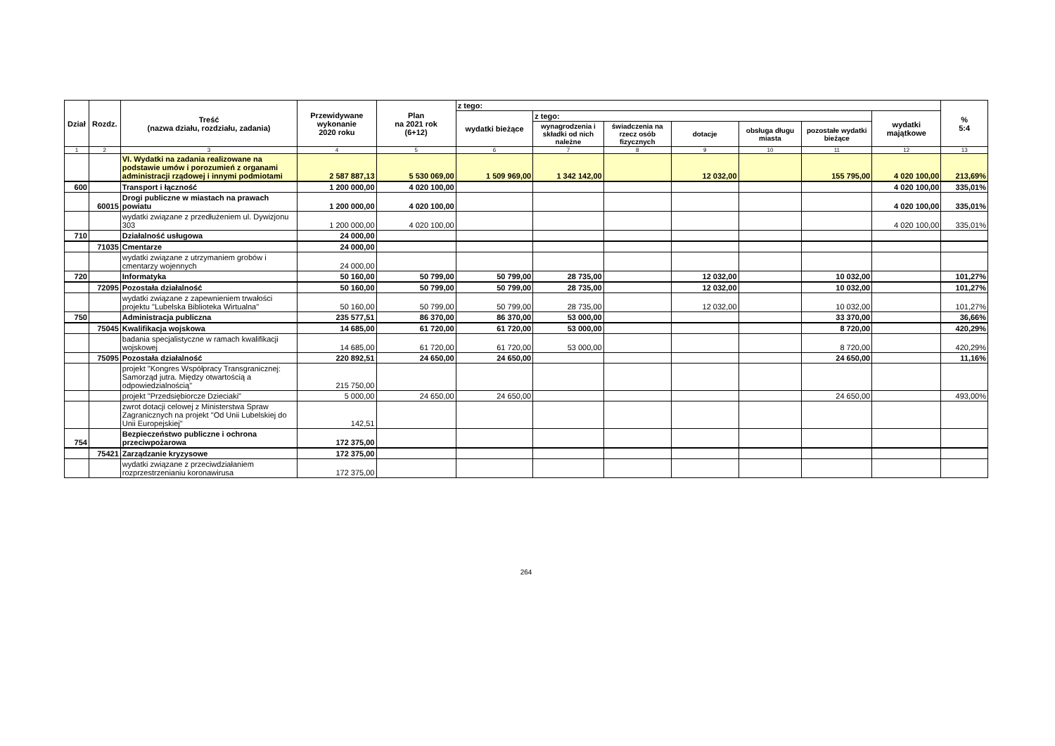| Dział | Rozdz. | Treść (nazwa działu, rozdziału, zadania) | Przewidywane wykonanie 2020 roku | Plan na 2021 rok (6+12) | z tego: | | | | | | | % 5:4 |
| --- | --- | --- | --- | --- | --- | --- | --- | --- | --- | --- | --- | --- |
| | | | | | wydatki bieżące | z tego: | | | | | wydatki majątkowe | |
| | | | | | | wynagrodzenia i składki od nich należne | świadczenia na rzecz osób fizycznych | dotacje | obsługa długu miasta | pozostałe wydatki bieżące | | |
| 1 | 2 | 3 | 4 | 5 | 6 | 7 | 8 | 9 | 10 | 11 | 12 | 13 |
| | | VI. Wydatki na zadania realizowane na podstawie umów i porozumień z organami administracji rządowej i innymi podmiotami | 2 587 887,13 | 5 530 069,00 | 1 509 969,00 | 1 342 142,00 | | 12 032,00 | | 155 795,00 | 4 020 100,00 | 213,69% |
| 600 | | Transport i łączność | 1 200 000,00 | 4 020 100,00 | | | | | | | 4 020 100,00 | 335,01% |
| | 60015 | Drogi publiczne w miastach na prawach powiatu | 1 200 000,00 | 4 020 100,00 | | | | | | | 4 020 100,00 | 335,01% |
| | | wydatki związane z przedłużeniem ul. Dywizjonu 303 | 1 200 000,00 | 4 020 100,00 | | | | | | | 4 020 100,00 | 335,01% |
| 710 | | Działalność usługowa | 24 000,00 | | | | | | | | | |
| | 71035 | Cmentarze | 24 000,00 | | | | | | | | | |
| | | wydatki związane z utrzymaniem grobów i cmentarzy wojennych | 24 000,00 | | | | | | | | | |
| 720 | | Informatyka | 50 160,00 | 50 799,00 | 50 799,00 | 28 735,00 | | 12 032,00 | | 10 032,00 | | 101,27% |
| | 72095 | Pozostała działalność | 50 160,00 | 50 799,00 | 50 799,00 | 28 735,00 | | 12 032,00 | | 10 032,00 | | 101,27% |
| | | wydatki związane z zapewnieniem trwałości projektu "Lubelska Biblioteka Wirtualna" | 50 160,00 | 50 799,00 | 50 799,00 | 28 735,00 | | 12 032,00 | | 10 032,00 | | 101,27% |
| 750 | | Administracja publiczna | 235 577,51 | 86 370,00 | 86 370,00 | 53 000,00 | | | | 33 370,00 | | 36,66% |
| | 75045 | Kwalifikacja wojskowa | 14 685,00 | 61 720,00 | 61 720,00 | 53 000,00 | | | | 8 720,00 | | 420,29% |
| | | badania specjalistyczne w ramach kwalifikacji wojskowej | 14 685,00 | 61 720,00 | 61 720,00 | 53 000,00 | | | | 8 720,00 | | 420,29% |
| | 75095 | Pozostała działalność | 220 892,51 | 24 650,00 | 24 650,00 | | | | | 24 650,00 | | 11,16% |
| | | projekt "Kongres Współpracy Transgranicznej: Samorząd jutra. Między otwartością a odpowiedzialnością" | 215 750,00 | | | | | | | | | |
| | | projekt "Przedsiębiorcze Dzieciaki" | 5 000,00 | 24 650,00 | 24 650,00 | | | | | 24 650,00 | | 493,00% |
| | | zwrot dotacji celowej z Ministerstwa Spraw Zagranicznych na projekt "Od Unii Lubelskiej do Unii Europejskiej" | 142,51 | | | | | | | | | |
| 754 | | Bezpieczeństwo publiczne i ochrona przeciwpożarowa | 172 375,00 | | | | | | | | | |
| | 75421 | Zarządzanie kryzysowe | 172 375,00 | | | | | | | | | |
| | | wydatki związane z przeciwdziałaniem rozprzestrzenianiu koronawirusa | 172 375,00 | | | | | | | | | |
264